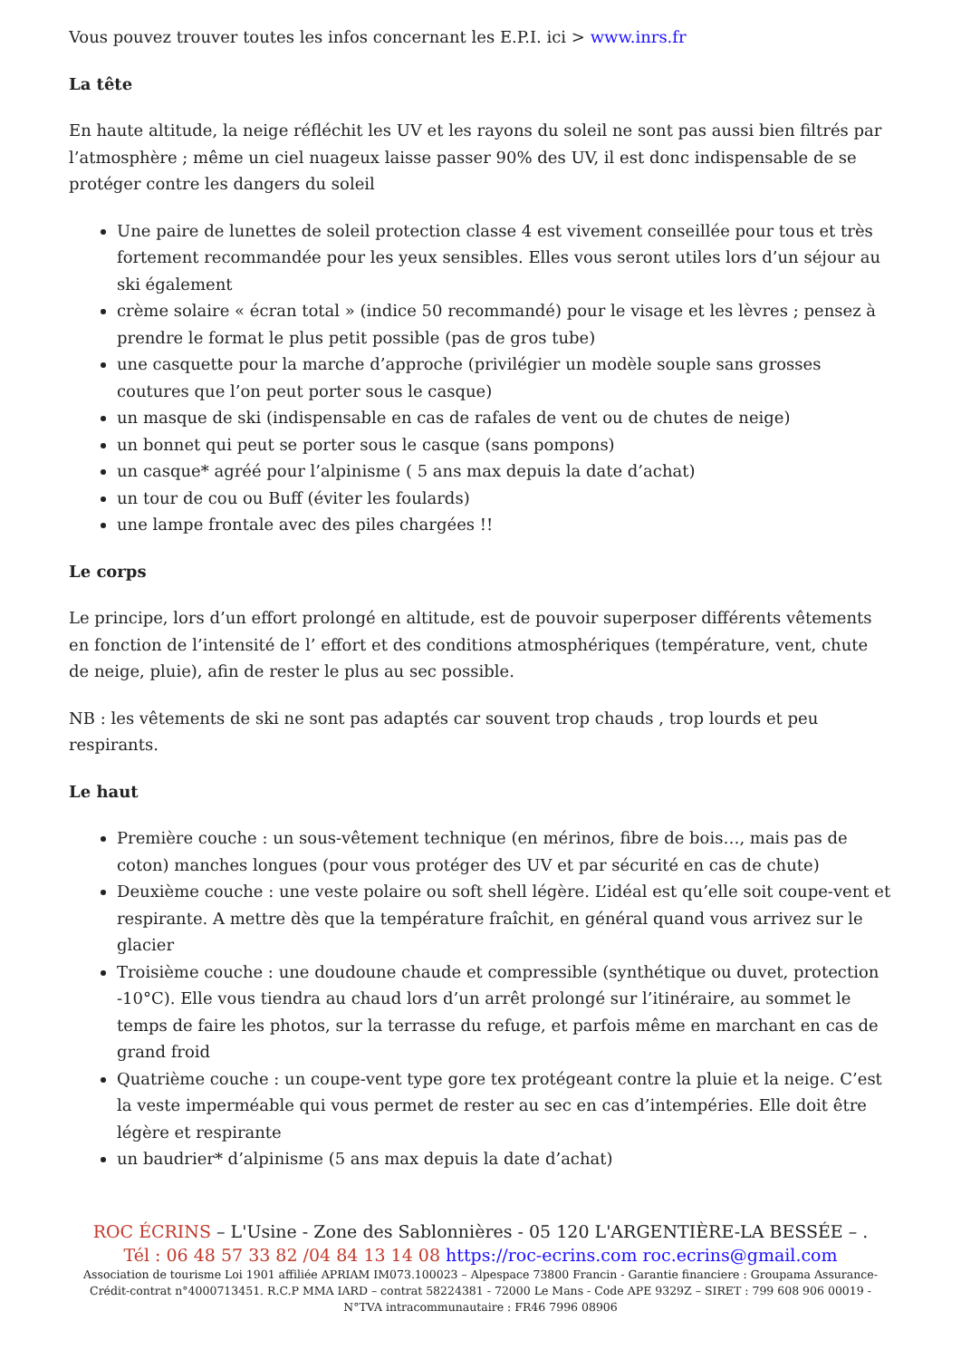Vous pouvez trouver toutes les infos concernant les E.P.I. ici > www.inrs.fr
La tête
En haute altitude, la neige réfléchit les UV et les rayons du soleil ne sont pas aussi bien filtrés par l’atmosphère ; même un ciel nuageux laisse passer 90% des UV, il est donc indispensable de se protéger contre les dangers du soleil
Une paire de lunettes de soleil protection classe 4 est vivement conseillée pour tous et très fortement recommandée pour les yeux sensibles. Elles vous seront utiles lors d’un séjour au ski également
crème solaire « écran total » (indice 50 recommandé) pour le visage et les lèvres ; pensez à prendre le format le plus petit possible (pas de gros tube)
une casquette pour la marche d’approche (privilégier un modèle souple sans grosses coutures que l’on peut porter sous le casque)
un masque de ski (indispensable en cas de rafales de vent ou de chutes de neige)
un bonnet qui peut se porter sous le casque (sans pompons)
un casque* agréé pour l’alpinisme ( 5 ans max depuis la date d’achat)
un tour de cou ou Buff (éviter les foulards)
une lampe frontale avec des piles chargées !!
Le corps
Le principe, lors d’un effort prolongé en altitude, est de pouvoir superposer différents vêtements en fonction de l’intensité de l’ effort et des conditions atmosphériques (température, vent, chute de neige, pluie), afin de rester le plus au sec possible.
NB : les vêtements de ski ne sont pas adaptés car souvent trop chauds , trop lourds et peu respirants.
Le haut
Première couche : un sous-vêtement technique (en mérinos, fibre de bois…, mais pas de coton) manches longues (pour vous protéger des UV et par sécurité en cas de chute)
Deuxième couche : une veste polaire ou soft shell légère. L’idéal est qu’elle soit coupe-vent et respirante. A mettre dès que la température fraîchit, en général quand vous arrivez sur le glacier
Troisième couche : une doudoune chaude et compressible (synthétique ou duvet, protection -10°C). Elle vous tiendra au chaud lors d’un arrêt prolongé sur l’itinéraire, au sommet le temps de faire les photos, sur la terrasse du refuge, et parfois même en marchant en cas de grand froid
Quatrième couche : un coupe-vent type gore tex protégeant contre la pluie et la neige. C’est la veste imperméable qui vous permet de rester au sec en cas d’intempéries. Elle doit être légère et respirante
un baudrier* d’alpinisme (5 ans max depuis la date d’achat)
ROC ÉCRINS – L'Usine - Zone des Sablonnières - 05 120 L'ARGENTIÈRE-LA BESSÉE – .
Tél : 06 48 57 33 82 /04 84 13 14 08 https://roc-ecrins.com roc.ecrins@gmail.com
Association de tourisme Loi 1901 affiliée APRIAM IM073.100023 – Alpespace 73800 Francin - Garantie financiere : Groupama Assurance-Crédit-contrat n°4000713451. R.C.P MMA IARD – contrat 58224381 - 72000 Le Mans - Code APE 9329Z – SIRET : 799 608 906 00019 - N°TVA intracommunautaire : FR46 7996 08906